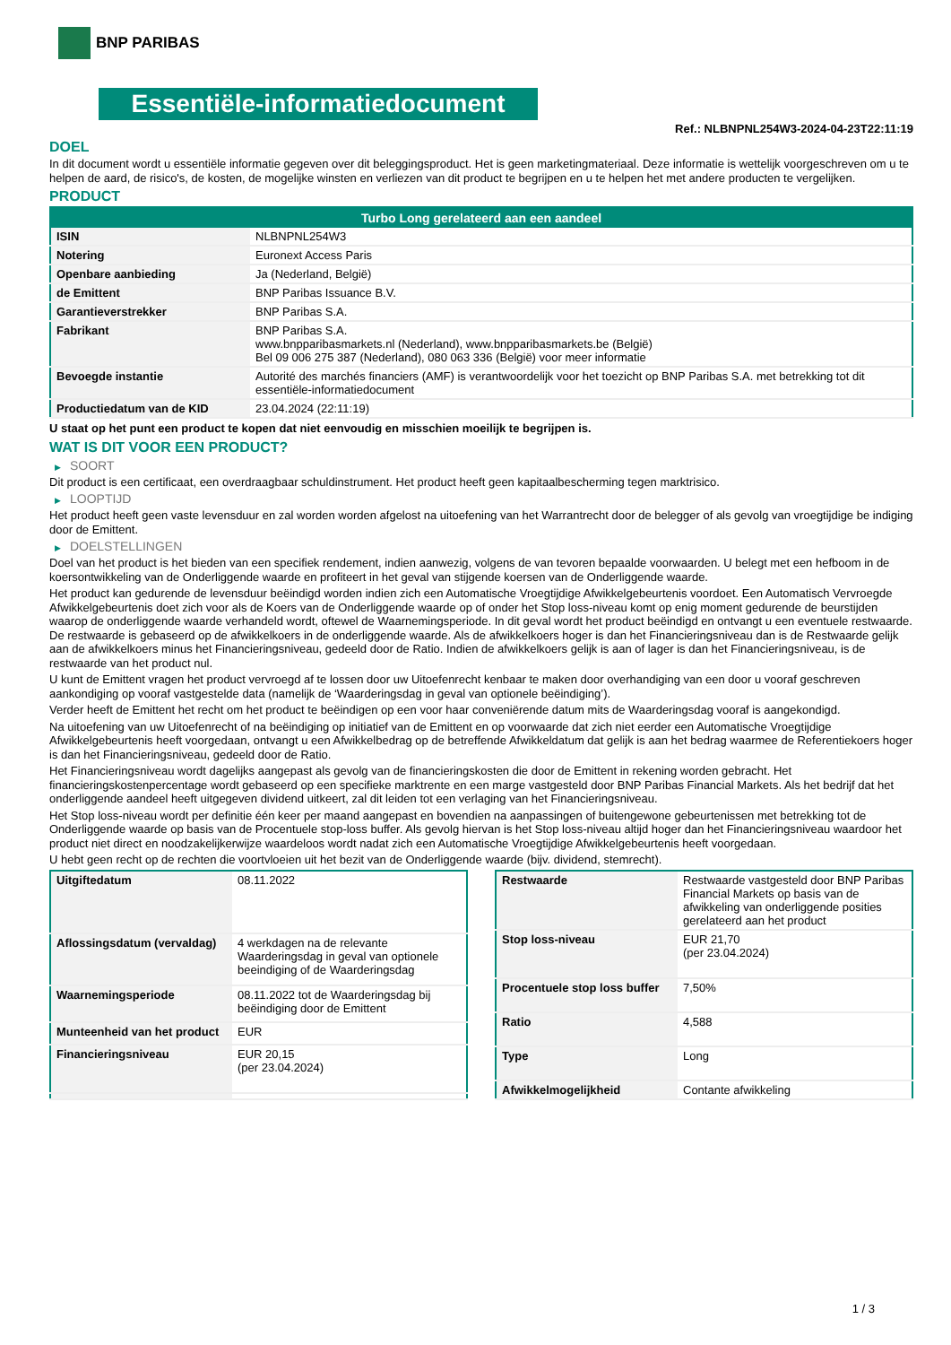BNP PARIBAS
Essentiële-informatiedocument
Ref.: NLBNPNL254W3-2024-04-23T22:11:19
DOEL
In dit document wordt u essentiële informatie gegeven over dit beleggingsproduct. Het is geen marketingmateriaal. Deze informatie is wettelijk voorgeschreven om u te helpen de aard, de risico's, de kosten, de mogelijke winsten en verliezen van dit product te begrijpen en u te helpen het met andere producten te vergelijken.
PRODUCT
| Turbo Long gerelateerd aan een aandeel | |
| --- | --- |
| ISIN | NLBNPNL254W3 |
| Notering | Euronext Access Paris |
| Openbare aanbieding | Ja (Nederland, België) |
| de Emittent | BNP Paribas Issuance B.V. |
| Garantieverstrekker | BNP Paribas S.A. |
| Fabrikant | BNP Paribas S.A. www.bnpparibasmarkets.nl (Nederland), www.bnpparibasmarkets.be (België) Bel 09 006 275 387 (Nederland), 080 063 336 (België) voor meer informatie |
| Bevoegde instantie | Autorité des marchés financiers (AMF) is verantwoordelijk voor het toezicht op BNP Paribas S.A. met betrekking tot dit essentiële-informatiedocument |
| Productiedatum van de KID | 23.04.2024 (22:11:19) |
U staat op het punt een product te kopen dat niet eenvoudig en misschien moeilijk te begrijpen is.
WAT IS DIT VOOR EEN PRODUCT?
▶ SOORT
Dit product is een certificaat, een overdraagbaar schuldinstrument. Het product heeft geen kapitaalbescherming tegen marktrisico.
▶ LOOPTIJD
Het product heeft geen vaste levensduur en zal worden worden afgelost na uitoefening van het Warrantrecht door de belegger of als gevolg van vroegtijdige be indiging door de Emittent.
▶ DOELSTELLINGEN
Doel van het product is het bieden van een specifiek rendement, indien aanwezig, volgens de van tevoren bepaalde voorwaarden. U belegt met een hefboom in de koersontwikkeling van de Onderliggende waarde en profiteert in het geval van stijgende koersen van de Onderliggende waarde.
Het product kan gedurende de levensduur beëindigd worden indien zich een Automatische Vroegtijdige Afwikkelgebeurtenis voordoet. Een Automatisch Vervroegde Afwikkelgebeurtenis doet zich voor als de Koers van de Onderliggende waarde op of onder het Stop loss-niveau komt op enig moment gedurende de beurstijden waarop de onderliggende waarde verhandeld wordt, oftewel de Waarnemingsperiode. In dit geval wordt het product beëindigd en ontvangt u een eventuele restwaarde. De restwaarde is gebaseerd op de afwikkelkoers in de onderliggende waarde. Als de afwikkelkoers hoger is dan het Financieringsniveau dan is de Restwaarde gelijk aan de afwikkelkoers minus het Financieringsniveau, gedeeld door de Ratio. Indien de afwikkelkoers gelijk is aan of lager is dan het Financieringsniveau, is de restwaarde van het product nul.
U kunt de Emittent vragen het product vervroegd af te lossen door uw Uitoefenrecht kenbaar te maken door overhandiging van een door u vooraf geschreven aankondiging op vooraf vastgestelde data (namelijk de ‘Waarderingsdag in geval van optionele beëindiging’).
Verder heeft de Emittent het recht om het product te beëindigen op een voor haar conveniërende datum mits de Waarderingsdag vooraf is aangekondigd.
Na uitoefening van uw Uitoefenrecht of na beëindiging op initiatief van de Emittent en op voorwaarde dat zich niet eerder een Automatische Vroegtijdige Afwikkelgebeurtenis heeft voorgedaan, ontvangt u een Afwikkelbedrag op de betreffende Afwikkeldatum dat gelijk is aan het bedrag waarmee de Referentiekoers hoger is dan het Financieringsniveau, gedeeld door de Ratio.
Het Financieringsniveau wordt dagelijks aangepast als gevolg van de financieringskosten die door de Emittent in rekening worden gebracht. Het financieringskostenpercentage wordt gebaseerd op een specifieke marktrente en een marge vastgesteld door BNP Paribas Financial Markets. Als het bedrijf dat het onderliggende aandeel heeft uitgegeven dividend uitkeert, zal dit leiden tot een verlaging van het Financieringsniveau.
Het Stop loss-niveau wordt per definitie één keer per maand aangepast en bovendien na aanpassingen of buitengewone gebeurtenissen met betrekking tot de Onderliggende waarde op basis van de Procentuele stop-loss buffer. Als gevolg hiervan is het Stop loss-niveau altijd hoger dan het Financieringsniveau waardoor het product niet direct en noodzakelijkerwijze waardeloos wordt nadat zich een Automatische Vroegtijdige Afwikkelgebeurtenis heeft voorgedaan.
U hebt geen recht op de rechten die voortvloeien uit het bezit van de Onderliggende waarde (bijv. dividend, stemrecht).
| Uitgiftedatum | 08.11.2022 |
| Aflossingsdatum (vervaldag) | 4 werkdagen na de relevante Waarderingsdag in geval van optionele beeindiging of de Waarderingsdag |
| Waarnemingsperiode | 08.11.2022 tot de Waarderingsdag bij beëindiging door de Emittent |
| Munteenheid van het product | EUR |
| Financieringsniveau | EUR 20,15 (per 23.04.2024) |
| Restwaarde | Restwaarde vastgesteld door BNP Paribas Financial Markets op basis van de afwikkeling van onderliggende posities gerelateerd aan het product |
| Stop loss-niveau | EUR 21,70 (per 23.04.2024) |
| Procentuele stop loss buffer | 7,50% |
| Ratio | 4,588 |
| Type | Long |
| Afwikkelmogelijkheid | Contante afwikkeling |
1 / 3